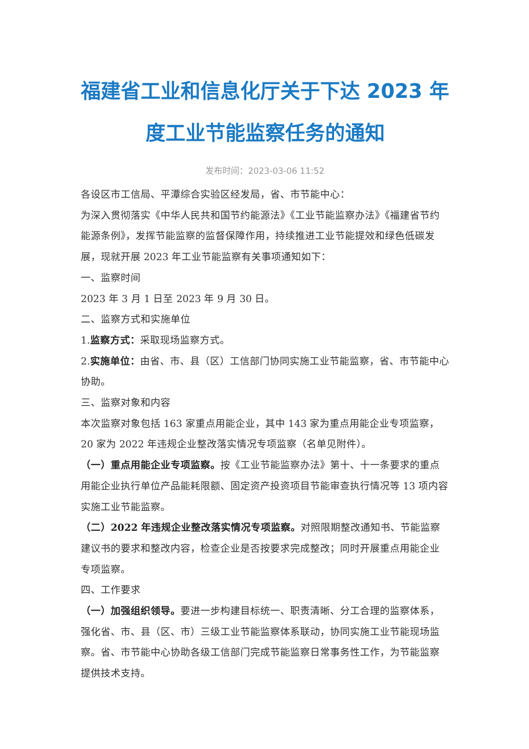福建省工业和信息化厅关于下达 2023 年度工业节能监察任务的通知
发布时间：2023-03-06 11:52
各设区市工信局、平潭综合实验区经发局，省、市节能中心：
为深入贯彻落实《中华人民共和国节约能源法》《工业节能监察办法》《福建省节约能源条例》，发挥节能监察的监督保障作用，持续推进工业节能提效和绿色低碳发展，现就开展 2023 年工业节能监察有关事项通知如下：
一、监察时间
2023 年 3 月 1 日至 2023 年 9 月 30 日。
二、监察方式和实施单位
1.监察方式：采取现场监察方式。
2.实施单位：由省、市、县（区）工信部门协同实施工业节能监察，省、市节能中心协助。
三、监察对象和内容
本次监察对象包括 163 家重点用能企业，其中 143 家为重点用能企业专项监察，20 家为 2022 年违规企业整改落实情况专项监察（名单见附件）。
（一）重点用能企业专项监察。按《工业节能监察办法》第十、十一条要求的重点用能企业执行单位产品能耗限额、固定资产投资项目节能审查执行情况等 13 项内容实施工业节能监察。
（二）2022 年违规企业整改落实情况专项监察。对照限期整改通知书、节能监察建议书的要求和整改内容，检查企业是否按要求完成整改；同时开展重点用能企业专项监察。
四、工作要求
（一）加强组织领导。要进一步构建目标统一、职责清晰、分工合理的监察体系，强化省、市、县（区、市）三级工业节能监察体系联动，协同实施工业节能现场监察。省、市节能中心协助各级工信部门完成节能监察日常事务性工作，为节能监察提供技术支持。